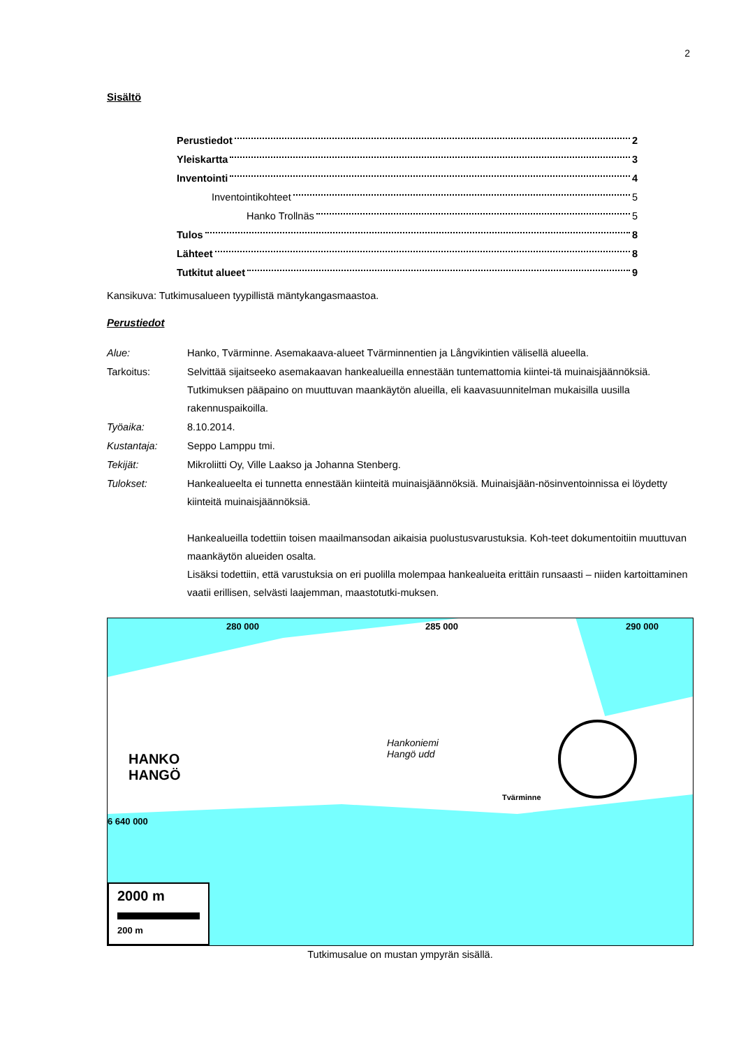2
Sisältö
Perustiedot 2
Yleiskartta 3
Inventointi 4
Inventointikohteet 5
Hanko Trollnäs 5
Tulos 8
Lähteet 8
Tutkitut alueet 9
Kansikuva: Tutkimusalueen tyypillistä mäntykangasmaastoa.
Perustiedot
| Alue: | Hanko, Tvärminne. Asemakaava-alueet Tvärminnentien ja Långvikintien välisellä alueella. |
| Tarkoitus: | Selvittää sijaitseeko asemakaavan hankealueilla ennestään tuntemattomia kiintei-tä muinaisjäännöksiä. Tutkimuksen pääpaino on muuttuvan maankäytön alueilla, eli kaavasuunnitelman mukaisilla uusilla rakennuspaikoilla. |
| Työaika: | 8.10.2014. |
| Kustantaja: | Seppo Lamppu tmi. |
| Tekijät: | Mikroliitti Oy, Ville Laakso ja Johanna Stenberg. |
| Tulokset: | Hankealueelta ei tunnetta ennestään kiinteitä muinaisjäännöksiä. Muinaisjään-nösinventoinnissa ei löydetty kiinteitä muinaisjäännöksiä. Hankealueilla todettiin toisen maailmansodan aikaisia puolustusvarustuksia. Koh-teet dokumentoitiin muuttuvan maankäytön alueiden osalta. Lisäksi todettiin, että varustuksia on eri puolilla molempaa hankealueita erittäin runsaasti – niiden kartoittaminen vaatii erillisen, selvästi laajemman, maastotutki-muksen. |
280 000 285 000 290 000
HANKO
HANGÖ
Hankoniemi
Hangö udd
Tvärminne
6 640 000
2000 m
200 m
Tutkimusalue on mustan ympyrän sisällä.